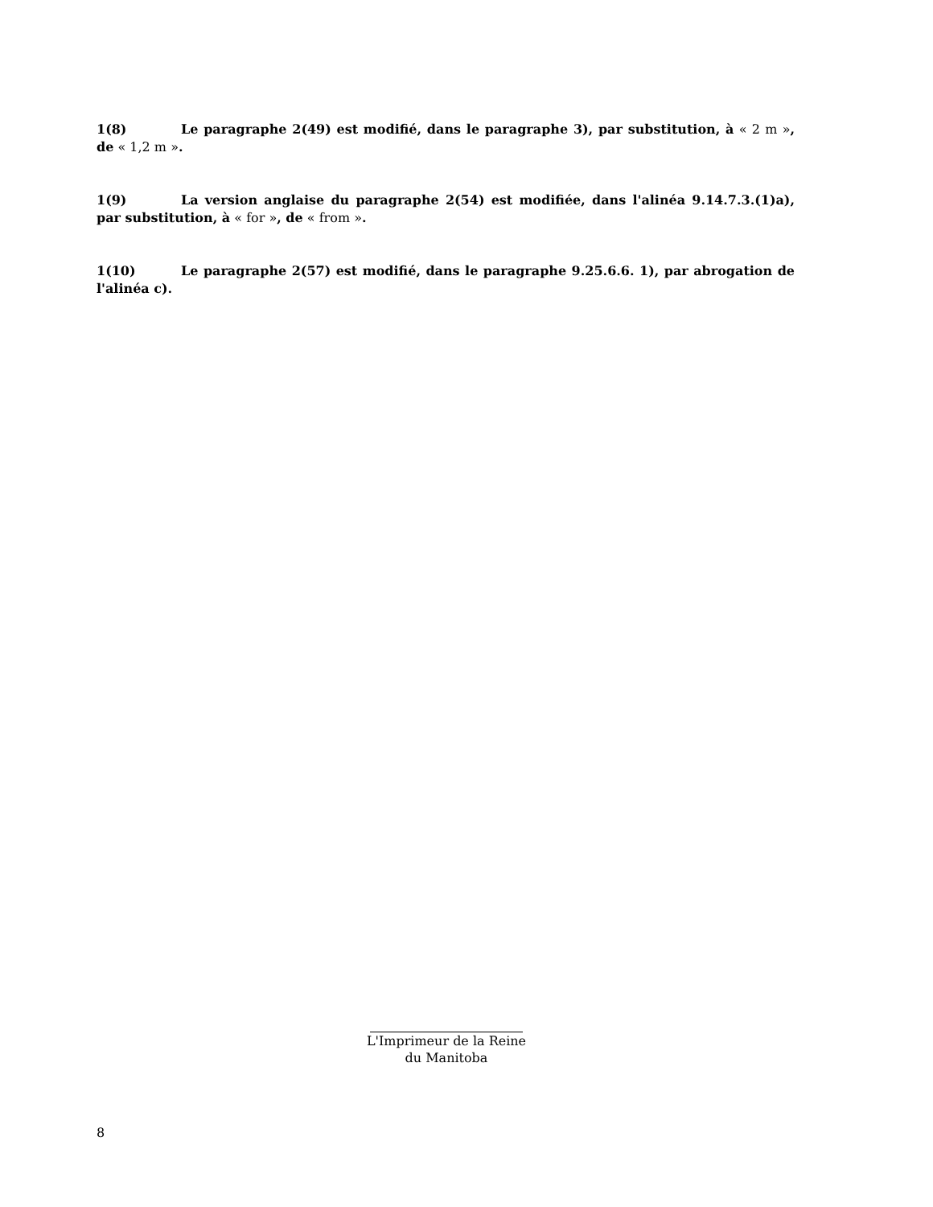1(8) Le paragraphe 2(49) est modifié, dans le paragraphe 3), par substitution, à « 2 m », de « 1,2 m ».
1(9) La version anglaise du paragraphe 2(54) est modifiée, dans l'alinéa 9.14.7.3.(1)a), par substitution, à « for », de « from ».
1(10) Le paragraphe 2(57) est modifié, dans le paragraphe 9.25.6.6. 1), par abrogation de l'alinéa c).
L'Imprimeur de la Reine
du Manitoba
8